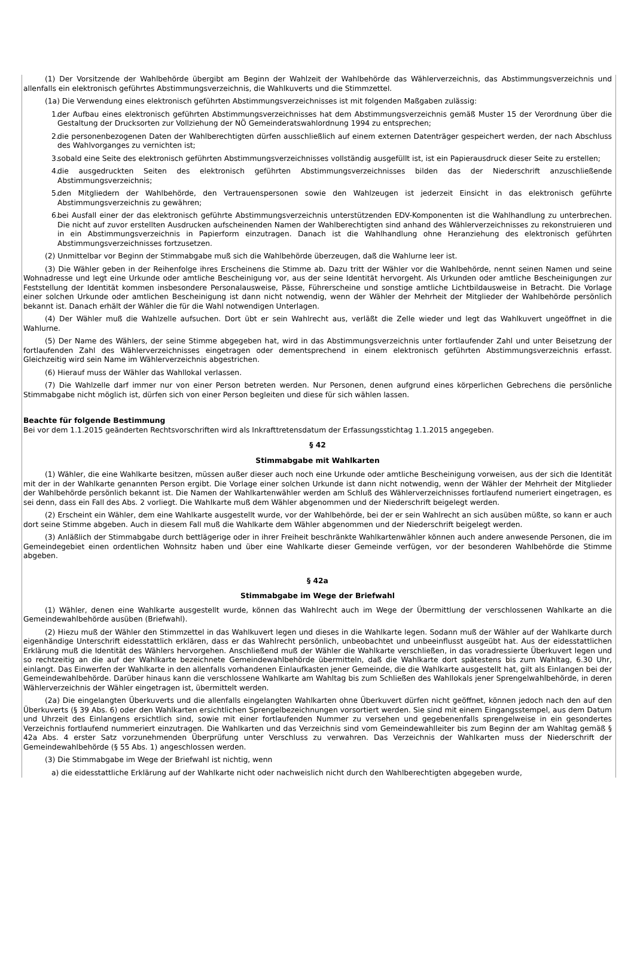(1) Der Vorsitzende der Wahlbehörde übergibt am Beginn der Wahlzeit der Wahlbehörde das Wählerverzeichnis, das Abstimmungsverzeichnis und allenfalls ein elektronisch geführtes Abstimmungsverzeichnis, die Wahlkuverts und die Stimmzettel.
(1a) Die Verwendung eines elektronisch geführten Abstimmungsverzeichnisses ist mit folgenden Maßgaben zulässig:
1. der Aufbau eines elektronisch geführten Abstimmungsverzeichnisses hat dem Abstimmungsverzeichnis gemäß Muster 15 der Verordnung über die Gestaltung der Drucksorten zur Vollziehung der NÖ Gemeinderatswahlordnung 1994 zu entsprechen;
2. die personenbezogenen Daten der Wahlberechtigten dürfen ausschließlich auf einem externen Datenträger gespeichert werden, der nach Abschluss des Wahlvorganges zu vernichten ist;
3. sobald eine Seite des elektronisch geführten Abstimmungsverzeichnisses vollständig ausgefüllt ist, ist ein Papierausdruck dieser Seite zu erstellen;
4. die ausgedruckten Seiten des elektronisch geführten Abstimmungsverzeichnisses bilden das der Niederschrift anzuschließende Abstimmungsverzeichnis;
5. den Mitgliedern der Wahlbehörde, den Vertrauenspersonen sowie den Wahlzeugen ist jederzeit Einsicht in das elektronisch geführte Abstimmungsverzeichnis zu gewähren;
6. bei Ausfall einer der das elektronisch geführte Abstimmungsverzeichnis unterstützenden EDV-Komponenten ist die Wahlhandlung zu unterbrechen. Die nicht auf zuvor erstellten Ausdrucken aufscheinenden Namen der Wahlberechtigten sind anhand des Wählerverzeichnisses zu rekonstruieren und in ein Abstimmungsverzeichnis in Papierform einzutragen. Danach ist die Wahlhandlung ohne Heranziehung des elektronisch geführten Abstimmungsverzeichnisses fortzusetzen.
(2) Unmittelbar vor Beginn der Stimmabgabe muß sich die Wahlbehörde überzeugen, daß die Wahlurne leer ist.
(3) Die Wähler geben in der Reihenfolge ihres Erscheinens die Stimme ab. Dazu tritt der Wähler vor die Wahlbehörde, nennt seinen Namen und seine Wohnadresse und legt eine Urkunde oder amtliche Bescheinigung vor, aus der seine Identität hervorgeht. Als Urkunden oder amtliche Bescheinigungen zur Feststellung der Identität kommen insbesondere Personalausweise, Pässe, Führerscheine und sonstige amtliche Lichtbildausweise in Betracht. Die Vorlage einer solchen Urkunde oder amtlichen Bescheinigung ist dann nicht notwendig, wenn der Wähler der Mehrheit der Mitglieder der Wahlbehörde persönlich bekannt ist. Danach erhält der Wähler die für die Wahl notwendigen Unterlagen.
(4) Der Wähler muß die Wahlzelle aufsuchen. Dort übt er sein Wahlrecht aus, verläßt die Zelle wieder und legt das Wahlkuvert ungeöffnet in die Wahlurne.
(5) Der Name des Wählers, der seine Stimme abgegeben hat, wird in das Abstimmungsverzeichnis unter fortlaufender Zahl und unter Beisetzung der fortlaufenden Zahl des Wählerverzeichnisses eingetragen oder dementsprechend in einem elektronisch geführten Abstimmungsverzeichnis erfasst. Gleichzeitig wird sein Name im Wählerverzeichnis abgestrichen.
(6) Hierauf muss der Wähler das Wahllokal verlassen.
(7) Die Wahlzelle darf immer nur von einer Person betreten werden. Nur Personen, denen aufgrund eines körperlichen Gebrechens die persönliche Stimmabgabe nicht möglich ist, dürfen sich von einer Person begleiten und diese für sich wählen lassen.
Beachte für folgende Bestimmung
Bei vor dem 1.1.2015 geänderten Rechtsvorschriften wird als Inkrafttretensdatum der Erfassungsstichtag 1.1.2015 angegeben.
§ 42
Stimmabgabe mit Wahlkarten
(1) Wähler, die eine Wahlkarte besitzen, müssen außer dieser auch noch eine Urkunde oder amtliche Bescheinigung vorweisen, aus der sich die Identität mit der in der Wahlkarte genannten Person ergibt. Die Vorlage einer solchen Urkunde ist dann nicht notwendig, wenn der Wähler der Mehrheit der Mitglieder der Wahlbehörde persönlich bekannt ist. Die Namen der Wahlkartenwähler werden am Schluß des Wählerverzeichnisses fortlaufend numeriert eingetragen, es sei denn, dass ein Fall des Abs. 2 vorliegt. Die Wahlkarte muß dem Wähler abgenommen und der Niederschrift beigelegt werden.
(2) Erscheint ein Wähler, dem eine Wahlkarte ausgestellt wurde, vor der Wahlbehörde, bei der er sein Wahlrecht an sich ausüben müßte, so kann er auch dort seine Stimme abgeben. Auch in diesem Fall muß die Wahlkarte dem Wähler abgenommen und der Niederschrift beigelegt werden.
(3) Anläßlich der Stimmabgabe durch bettlägerige oder in ihrer Freiheit beschränkte Wahlkartenwähler können auch andere anwesende Personen, die im Gemeindegebiet einen ordentlichen Wohnsitz haben und über eine Wahlkarte dieser Gemeinde verfügen, vor der besonderen Wahlbehörde die Stimme abgeben.
§ 42a
Stimmabgabe im Wege der Briefwahl
(1) Wähler, denen eine Wahlkarte ausgestellt wurde, können das Wahlrecht auch im Wege der Übermittlung der verschlossenen Wahlkarte an die Gemeindewahlbehörde ausüben (Briefwahl).
(2) Hiezu muß der Wähler den Stimmzettel in das Wahlkuvert legen und dieses in die Wahlkarte legen. Sodann muß der Wähler auf der Wahlkarte durch eigenhändige Unterschrift eidesstattlich erklären, dass er das Wahlrecht persönlich, unbeobachtet und unbeeinflusst ausgeübt hat. Aus der eidesstattlichen Erklärung muß die Identität des Wählers hervorgehen. Anschließend muß der Wähler die Wahlkarte verschließen, in das voradressierte Überkuvert legen und so rechtzeitig an die auf der Wahlkarte bezeichnete Gemeindewahlbehörde übermitteln, daß die Wahlkarte dort spätestens bis zum Wahltag, 6.30 Uhr, einlangt. Das Einwerfen der Wahlkarte in den allenfalls vorhandenen Einlaufkasten jener Gemeinde, die die Wahlkarte ausgestellt hat, gilt als Einlangen bei der Gemeindewahlbehörde. Darüber hinaus kann die verschlossene Wahlkarte am Wahltag bis zum Schließen des Wahllokals jener Sprengelwahlbehörde, in deren Wählerverzeichnis der Wähler eingetragen ist, übermittelt werden.
(2a) Die eingelangten Überkuverts und die allenfalls eingelangten Wahlkarten ohne Überkuvert dürfen nicht geöffnet, können jedoch nach den auf den Überkuverts (§ 39 Abs. 6) oder den Wahlkarten ersichtlichen Sprengelbezeichnungen vorsortiert werden. Sie sind mit einem Eingangsstempel, aus dem Datum und Uhrzeit des Einlangens ersichtlich sind, sowie mit einer fortlaufenden Nummer zu versehen und gegebenenfalls sprengelweise in ein gesondertes Verzeichnis fortlaufend nummeriert einzutragen. Die Wahlkarten und das Verzeichnis sind vom Gemeindewahlleiter bis zum Beginn der am Wahltag gemäß § 42a Abs. 4 erster Satz vorzunehmenden Überprüfung unter Verschluss zu verwahren. Das Verzeichnis der Wahlkarten muss der Niederschrift der Gemeindewahlbehörde (§ 55 Abs. 1) angeschlossen werden.
(3) Die Stimmabgabe im Wege der Briefwahl ist nichtig, wenn
a) die eidesstattliche Erklärung auf der Wahlkarte nicht oder nachweislich nicht durch den Wahlberechtigten abgegeben wurde,